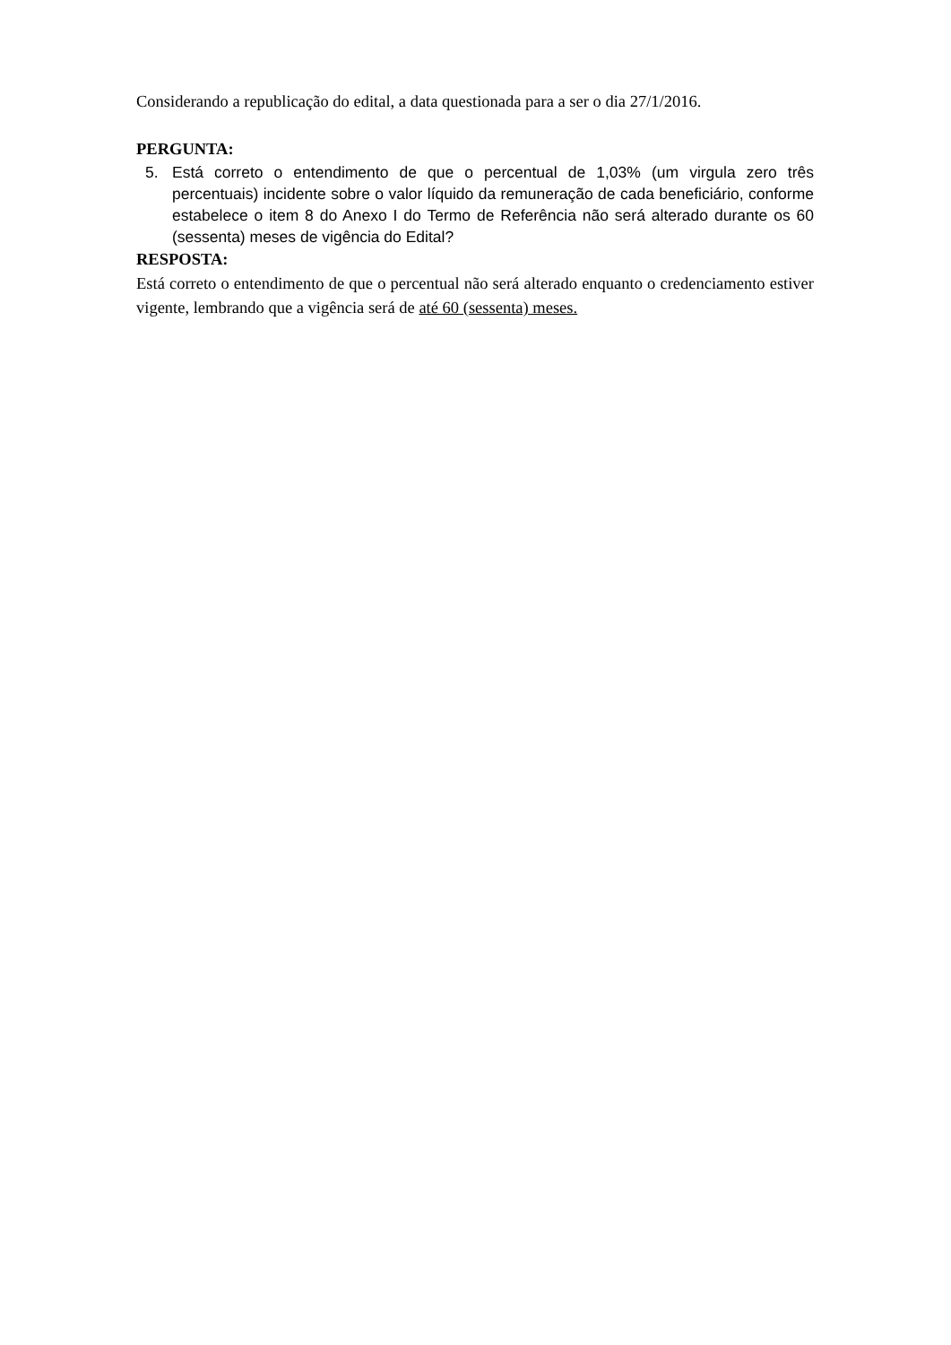Considerando a republicação do edital, a data questionada para a ser o dia 27/1/2016.
PERGUNTA:
5. Está correto o entendimento de que o percentual de 1,03% (um virgula zero três percentuais) incidente sobre o valor líquido da remuneração de cada beneficiário, conforme estabelece o item 8 do Anexo I do Termo de Referência não será alterado durante os 60 (sessenta) meses de vigência do Edital?
RESPOSTA:
Está correto o entendimento de que o percentual não será alterado enquanto o credenciamento estiver vigente, lembrando que a vigência será de até 60 (sessenta) meses.